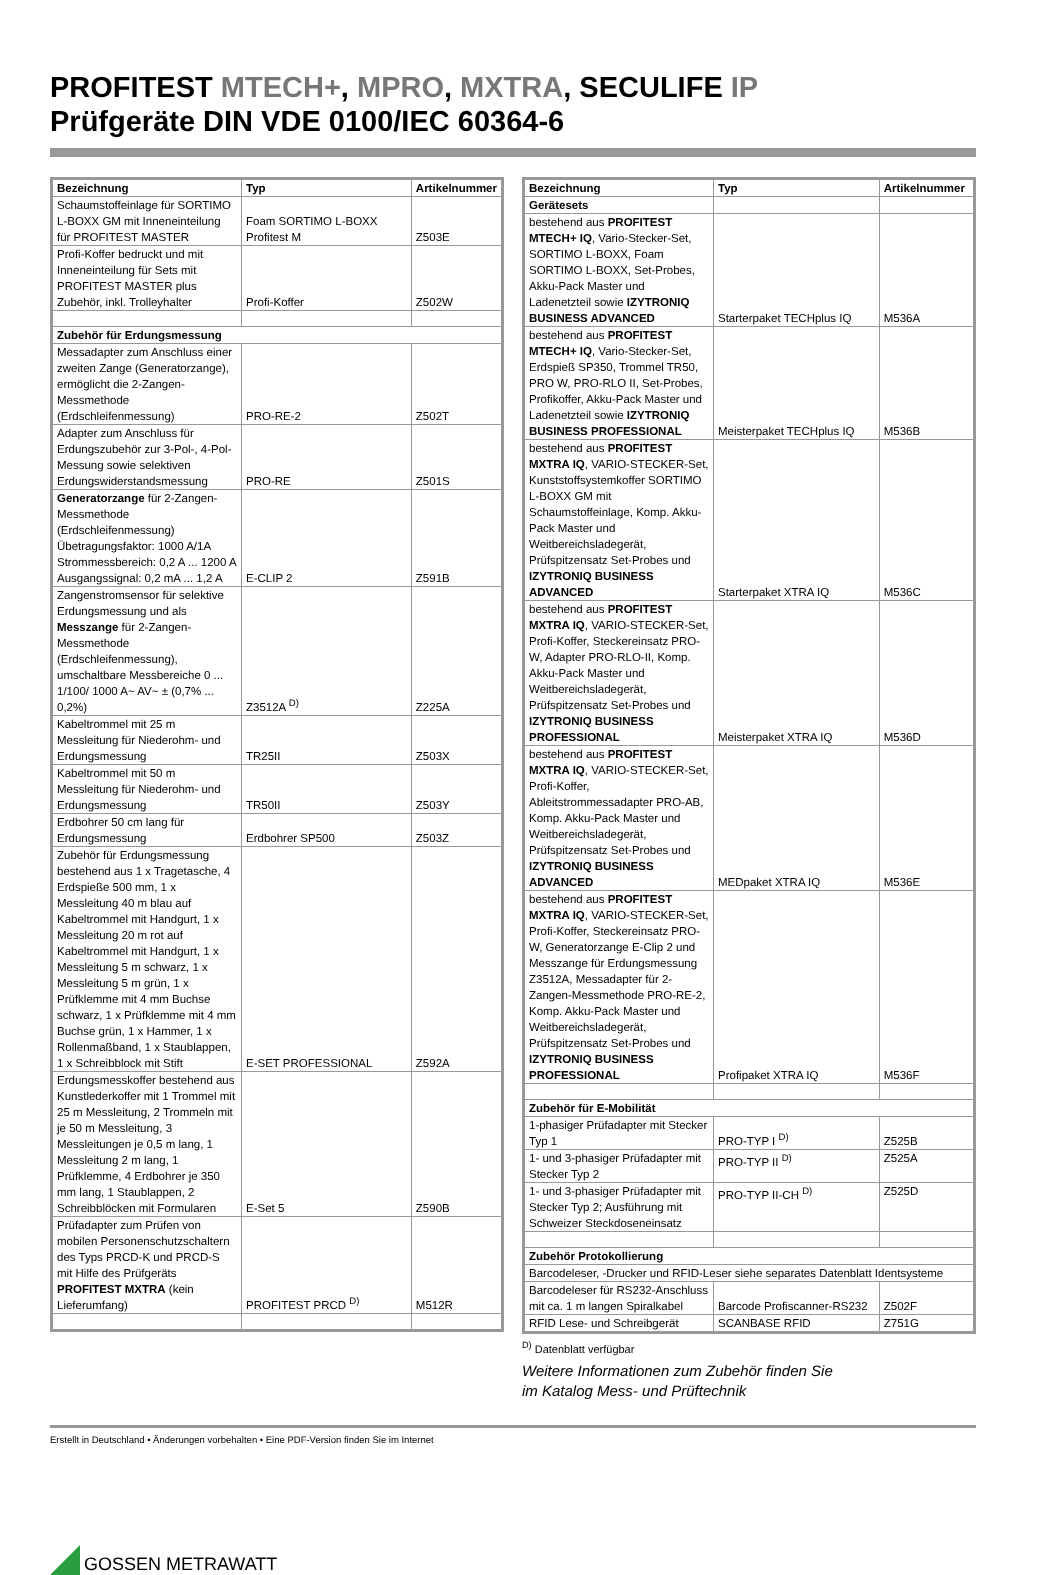PROFITEST MTECH+, MPRO, MXTRA, SECULIFE IP
Prüfgeräte DIN VDE 0100/IEC 60364-6
| Bezeichnung | Typ | Artikelnummer |
| --- | --- | --- |
| Schaumstoffeinlage für SORTIMO L-BOXX GM mit Inneneinteilung für PROFITEST MASTER | Foam SORTIMO L-BOXX Profitest M | Z503E |
| Profi-Koffer bedruckt und mit Inneneinteilung für Sets mit PROFITEST MASTER plus Zubehör, inkl. Trolleyhalter | Profi-Koffer | Z502W |
| Zubehör für Erdungsmessung | | |
| Messadapter zum Anschluss einer zweiten Zange (Generatorzange), ermöglicht die 2-Zangen-Messmethode (Erdschleifenmessung) | PRO-RE-2 | Z502T |
| Adapter zum Anschluss für Erdungszubehör zur 3-Pol-, 4-Pol-Messung sowie selektiven Erdungswiderstandsmessung | PRO-RE | Z501S |
| Generatorzange für 2-Zangen-Messmethode (Erdschleifenmessung) Übetragungsfaktor: 1000 A/1A Strommessbereich: 0,2 A ... 1200 A Ausgangssignal: 0,2 mA ... 1,2 A | E-CLIP 2 | Z591B |
| Zangenstromsensor für selektive Erdungsmessung und als Messzange für 2-Zangen-Messmethode (Erdschleifenmessung), umschaltbare Messbereiche 0 ... 1/100/ 1000 A~ AV~ ± (0,7% ... 0,2%) | Z3512A <sup>D)</sup> | Z225A |
| Kabeltrommel mit 25 m Messleitung für Niederohm- und Erdungsmessung | TR25II | Z503X |
| Kabeltrommel mit 50 m Messleitung für Niederohm- und Erdungsmessung | TR50II | Z503Y |
| Erdbohrer 50 cm lang für Erdungsmessung | Erdbohrer SP500 | Z503Z |
| Zubehör für Erdungsmessung bestehend aus 1 x Tragetasche, 4 Erdspieße 500 mm, 1 x Messleitung 40 m blau auf Kabeltrommel mit Handgurt, 1 x Messleitung 20 m rot auf Kabeltrommel mit Handgurt, 1 x Messleitung 5 m schwarz, 1 x Messleitung 5 m grün, 1 x Prüfklemme mit 4 mm Buchse schwarz, 1 x Prüfklemme mit 4 mm Buchse grün, 1 x Hammer, 1 x Rollenmaßband, 1 x Staublappen, 1 x Schreibblock mit Stift | E-SET PROFESSIONAL | Z592A |
| Erdungsmesskoffer bestehend aus Kunstlederkoffer mit 1 Trommel mit 25 m Messleitung, 2 Trommeln mit je 50 m Messleitung, 3 Messleitungen je 0,5 m lang, 1 Messleitung 2 m lang, 1 Prüfklemme, 4 Erdbohrer je 350 mm lang, 1 Staublappen, 2 Schreibblöcken mit Formularen | E-Set 5 | Z590B |
| Prüfadapter zum Prüfen von mobilen Personenschutzschaltern des Typs PRCD-K und PRCD-S mit Hilfe des Prüfgeräts PROFITEST MXTRA (kein Lieferumfang) | PROFITEST PRCD <sup>D)</sup> | M512R |
| Bezeichnung | Typ | Artikelnummer |
| --- | --- | --- |
| Gerätesets | | |
| bestehend aus PROFITEST MTECH+ IQ , Vario-Stecker-Set, SORTIMO L-BOXX, Foam SORTIMO L-BOXX, Set-Probes, Akku-Pack Master und Ladenetzteil sowie IZYTRONIQ BUSINESS ADVANCED | Starterpaket TECHplus IQ | M536A |
| bestehend aus PROFITEST MTECH+ IQ , Vario-Stecker-Set, Erdspieß SP350, Trommel TR50, PRO W, PRO-RLO II, Set-Probes, Profikoffer, Akku-Pack Master und Ladenetzteil sowie IZYTRONIQ BUSINESS PROFESSIONAL | Meisterpaket TECHplus IQ | M536B |
| bestehend aus PROFITEST MXTRA IQ , VARIO-STECKER-Set, Kunststoffsystemkoffer SORTIMO L-BOXX GM mit Schaumstoffeinlage, Komp. Akku-Pack Master und Weitbereichsladegerät, Prüfspitzensatz Set-Probes und IZYTRONIQ BUSINESS ADVANCED | Starterpaket XTRA IQ | M536C |
| bestehend aus PROFITEST MXTRA IQ , VARIO-STECKER-Set, Profi-Koffer, Steckereinsatz PRO-W, Adapter PRO-RLO-II, Komp. Akku-Pack Master und Weitbereichsladegerät, Prüfspitzensatz Set-Probes und IZYTRONIQ BUSINESS PROFESSIONAL | Meisterpaket XTRA IQ | M536D |
| bestehend aus PROFITEST MXTRA IQ , VARIO-STECKER-Set, Profi-Koffer, Ableitstrommessadapter PRO-AB, Komp. Akku-Pack Master und Weitbereichsladegerät, Prüfspitzensatz Set-Probes und IZYTRONIQ BUSINESS ADVANCED | MEDpaket XTRA IQ | M536E |
| bestehend aus PROFITEST MXTRA IQ , VARIO-STECKER-Set, Profi-Koffer, Steckereinsatz PRO-W, Generatorzange E-Clip 2 und Messzange für Erdungsmessung Z3512A, Messadapter für 2-Zangen-Messmethode PRO-RE-2, Komp. Akku-Pack Master und Weitbereichsladegerät, Prüfspitzensatz Set-Probes und IZYTRONIQ BUSINESS PROFESSIONAL | Profipaket XTRA IQ | M536F |
| Zubehör für E-Mobilität | | |
| 1-phasiger Prüfadapter mit Stecker Typ 1 | PRO-TYP I <sup>D)</sup> | Z525B |
| 1- und 3-phasiger Prüfadapter mit Stecker Typ 2 | PRO-TYP II <sup>D)</sup> | Z525A |
| 1- und 3-phasiger Prüfadapter mit Stecker Typ 2; Ausführung mit Schweizer Steckdoseneinsatz | PRO-TYP II-CH <sup>D)</sup> | Z525D |
| Zubehör Protokollierung | | |
| Barcodeleser, -Drucker und RFID-Leser siehe separates Datenblatt Identsysteme | | |
| Barcodeleser für RS232-Anschluss mit ca. 1 m langen Spiralkabel | Barcode Profiscanner-RS232 | Z502F |
| RFID Lese- und Schreibgerät | SCANBASE RFID | Z751G |
<sup>D)</sup> Datenblatt verfügbar
Weitere Informationen zum Zubehör finden Sie
im Katalog Mess- und Prüftechnik
Erstellt in Deutschland • Änderungen vorbehalten • Eine PDF-Version finden Sie im Internet
GOSSEN METRAWATT